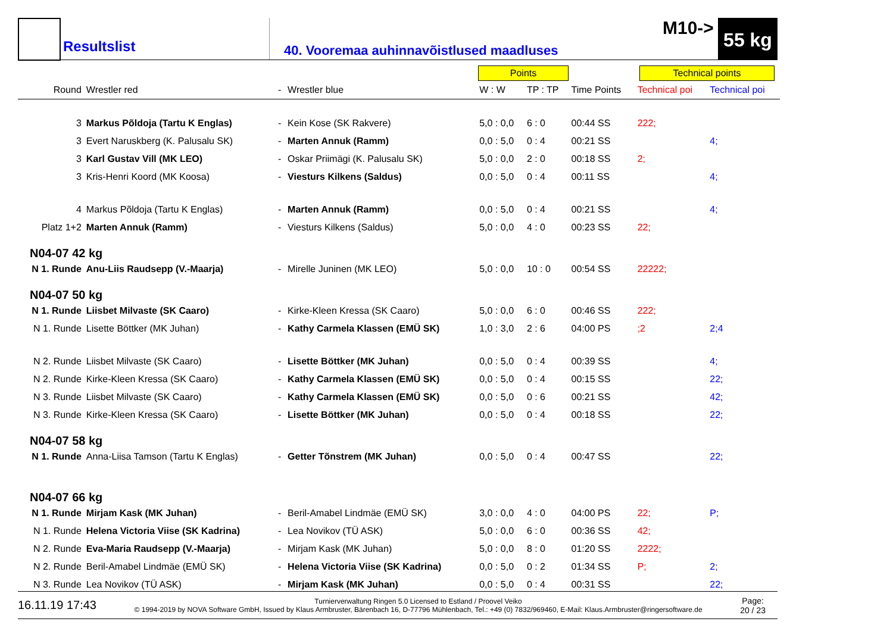Resultslist
M10-> 55 kg
40. Vooremaa auhinnavõistlused maadluses
Points Technical points
| Round | Wrestler red | - | Wrestler blue | W : W | TP : TP | Time Points | Technical poi | Technical poi |
| --- | --- | --- | --- | --- | --- | --- | --- | --- |
| 3 | Markus Põldoja (Tartu K Englas) | - | Kein Kose (SK Rakvere) | 5,0 : 0,0 | 6 : 0 | 00:44 SS | 222; | |
| 3 | Evert Naruskberg (K. Palusalu SK) | - | Marten Annuk (Ramm) | 0,0 : 5,0 | 0 : 4 | 00:21 SS | | 4; |
| 3 | Karl Gustav Vill (MK LEO) | - | Oskar Priimägi (K. Palusalu SK) | 5,0 : 0,0 | 2 : 0 | 00:18 SS | 2; | |
| 3 | Kris-Henri Koord (MK Koosa) | - | Viesturs Kilkens (Saldus) | 0,0 : 5,0 | 0 : 4 | 00:11 SS | | 4; |
| 4 | Markus Põldoja (Tartu K Englas) | - | Marten Annuk (Ramm) | 0,0 : 5,0 | 0 : 4 | 00:21 SS | | 4; |
| Platz 1+2 | Marten Annuk (Ramm) | - | Viesturs Kilkens (Saldus) | 5,0 : 0,0 | 4 : 0 | 00:23 SS | 22; | |
| N04-07 42 kg | | | | | | | | |
| N 1. Runde | Anu-Liis Raudsepp (V.-Maarja) | - | Mirelle Juninen (MK LEO) | 5,0 : 0,0 | 10 : 0 | 00:54 SS | 22222; | |
| N04-07 50 kg | | | | | | | | |
| N 1. Runde | Liisbet Milvaste (SK Caaro) | - | Kirke-Kleen Kressa (SK Caaro) | 5,0 : 0,0 | 6 : 0 | 00:46 SS | 222; | |
| N 1. Runde | Lisette Böttker (MK Juhan) | - | Kathy Carmela Klassen (EMÜ SK) | 1,0 : 3,0 | 2 : 6 | 04:00 PS | ;2 | 2;4 |
| N 2. Runde | Liisbet Milvaste (SK Caaro) | - | Lisette Böttker (MK Juhan) | 0,0 : 5,0 | 0 : 4 | 00:39 SS | | 4; |
| N 2. Runde | Kirke-Kleen Kressa (SK Caaro) | - | Kathy Carmela Klassen (EMÜ SK) | 0,0 : 5,0 | 0 : 4 | 00:15 SS | | 22; |
| N 3. Runde | Liisbet Milvaste (SK Caaro) | - | Kathy Carmela Klassen (EMÜ SK) | 0,0 : 5,0 | 0 : 6 | 00:21 SS | | 42; |
| N 3. Runde | Kirke-Kleen Kressa (SK Caaro) | - | Lisette Böttker (MK Juhan) | 0,0 : 5,0 | 0 : 4 | 00:18 SS | | 22; |
| N04-07 58 kg | | | | | | | | |
| N 1. Runde | Anna-Liisa Tamson (Tartu K Englas) | - | Getter Tõnstrem (MK Juhan) | 0,0 : 5,0 | 0 : 4 | 00:47 SS | | 22; |
| N04-07 66 kg | | | | | | | | |
| N 1. Runde | Mirjam Kask (MK Juhan) | - | Beril-Amabel Lindmäe (EMÜ SK) | 3,0 : 0,0 | 4 : 0 | 04:00 PS | 22; | P; |
| N 1. Runde | Helena Victoria Viise (SK Kadrina) | - | Lea Novikov (TÜ ASK) | 5,0 : 0,0 | 6 : 0 | 00:36 SS | 42; | |
| N 2. Runde | Eva-Maria Raudsepp (V.-Maarja) | - | Mirjam Kask (MK Juhan) | 5,0 : 0,0 | 8 : 0 | 01:20 SS | 2222; | |
| N 2. Runde | Beril-Amabel Lindmäe (EMÜ SK) | - | Helena Victoria Viise (SK Kadrina) | 0,0 : 5,0 | 0 : 2 | 01:34 SS | P; | 2; |
| N 3. Runde | Lea Novikov (TÜ ASK) | - | Mirjam Kask (MK Juhan) | 0,0 : 5,0 | 0 : 4 | 00:31 SS | | 22; |
16.11.19 17:43 Turnierverwaltung Ringen 5.0 Licensed to Estland / Proovel Veiko
© 1994-2019 by NOVA Software GmbH, Issued by Klaus Armbruster, Bärenbach 16, D-77796 Mühlenbach, Tel.: +49 (0) 7832/969460, E-Mail: Klaus.Armbruster@ringersoftware.de Page:
20 / 23